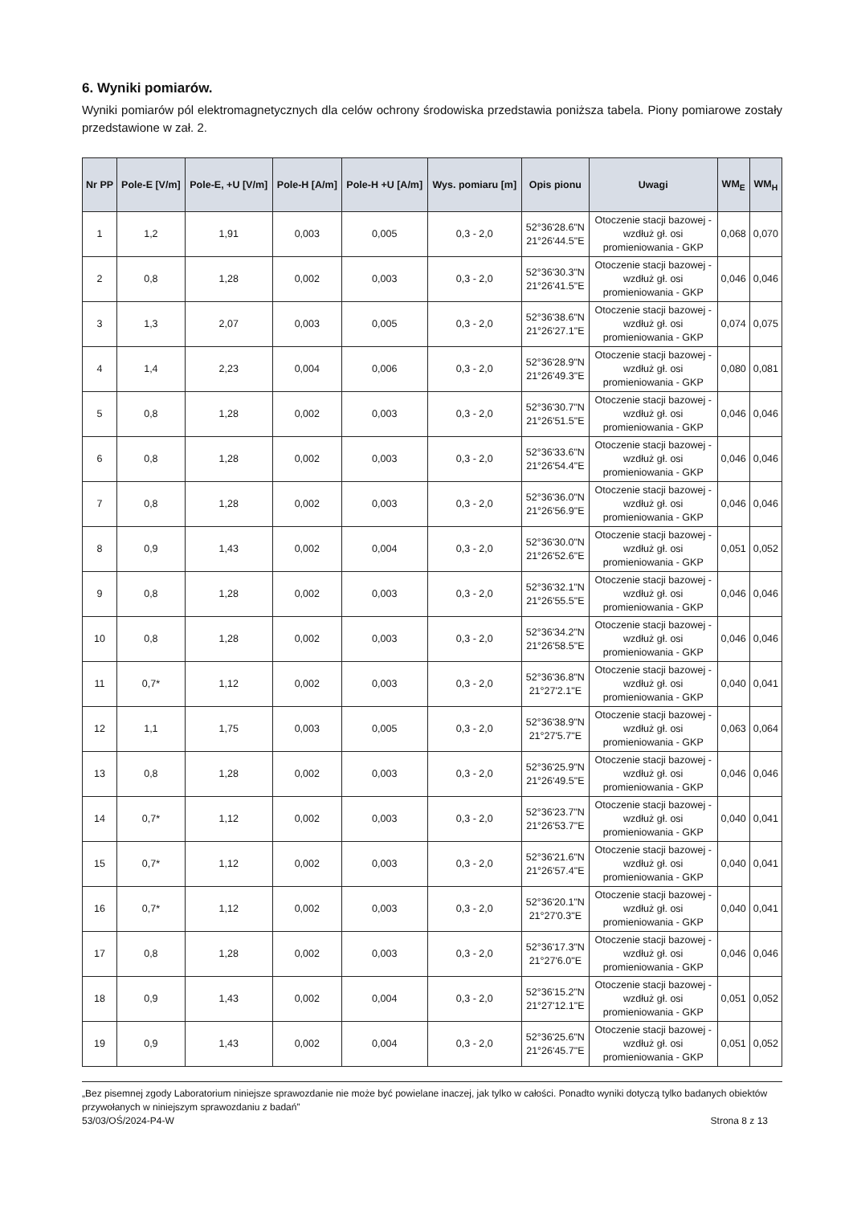6. Wyniki pomiarów.
Wyniki pomiarów pól elektromagnetycznych dla celów ochrony środowiska przedstawia poniższa tabela. Piony pomiarowe zostały przedstawione w zał. 2.
| Nr PP | Pole-E [V/m] | Pole-E, +U [V/m] | Pole-H [A/m] | Pole-H +U [A/m] | Wys. pomiaru [m] | Opis pionu | Uwagi | WM<sub>E</sub> | WM<sub>H</sub> |
| --- | --- | --- | --- | --- | --- | --- | --- | --- | --- |
| 1 | 1,2 | 1,91 | 0,003 | 0,005 | 0,3 - 2,0 | 52°36'28.6"N 21°26'44.5"E | Otoczenie stacji bazowej - wzdłuż gł. osi promieniowania - GKP | 0,068 | 0,070 |
| 2 | 0,8 | 1,28 | 0,002 | 0,003 | 0,3 - 2,0 | 52°36'30.3"N 21°26'41.5"E | Otoczenie stacji bazowej - wzdłuż gł. osi promieniowania - GKP | 0,046 | 0,046 |
| 3 | 1,3 | 2,07 | 0,003 | 0,005 | 0,3 - 2,0 | 52°36'38.6"N 21°26'27.1"E | Otoczenie stacji bazowej - wzdłuż gł. osi promieniowania - GKP | 0,074 | 0,075 |
| 4 | 1,4 | 2,23 | 0,004 | 0,006 | 0,3 - 2,0 | 52°36'28.9"N 21°26'49.3"E | Otoczenie stacji bazowej - wzdłuż gł. osi promieniowania - GKP | 0,080 | 0,081 |
| 5 | 0,8 | 1,28 | 0,002 | 0,003 | 0,3 - 2,0 | 52°36'30.7"N 21°26'51.5"E | Otoczenie stacji bazowej - wzdłuż gł. osi promieniowania - GKP | 0,046 | 0,046 |
| 6 | 0,8 | 1,28 | 0,002 | 0,003 | 0,3 - 2,0 | 52°36'33.6"N 21°26'54.4"E | Otoczenie stacji bazowej - wzdłuż gł. osi promieniowania - GKP | 0,046 | 0,046 |
| 7 | 0,8 | 1,28 | 0,002 | 0,003 | 0,3 - 2,0 | 52°36'36.0"N 21°26'56.9"E | Otoczenie stacji bazowej - wzdłuż gł. osi promieniowania - GKP | 0,046 | 0,046 |
| 8 | 0,9 | 1,43 | 0,002 | 0,004 | 0,3 - 2,0 | 52°36'30.0"N 21°26'52.6"E | Otoczenie stacji bazowej - wzdłuż gł. osi promieniowania - GKP | 0,051 | 0,052 |
| 9 | 0,8 | 1,28 | 0,002 | 0,003 | 0,3 - 2,0 | 52°36'32.1"N 21°26'55.5"E | Otoczenie stacji bazowej - wzdłuż gł. osi promieniowania - GKP | 0,046 | 0,046 |
| 10 | 0,8 | 1,28 | 0,002 | 0,003 | 0,3 - 2,0 | 52°36'34.2"N 21°26'58.5"E | Otoczenie stacji bazowej - wzdłuż gł. osi promieniowania - GKP | 0,046 | 0,046 |
| 11 | 0,7* | 1,12 | 0,002 | 0,003 | 0,3 - 2,0 | 52°36'36.8"N 21°27'2.1"E | Otoczenie stacji bazowej - wzdłuż gł. osi promieniowania - GKP | 0,040 | 0,041 |
| 12 | 1,1 | 1,75 | 0,003 | 0,005 | 0,3 - 2,0 | 52°36'38.9"N 21°27'5.7"E | Otoczenie stacji bazowej - wzdłuż gł. osi promieniowania - GKP | 0,063 | 0,064 |
| 13 | 0,8 | 1,28 | 0,002 | 0,003 | 0,3 - 2,0 | 52°36'25.9"N 21°26'49.5"E | Otoczenie stacji bazowej - wzdłuż gł. osi promieniowania - GKP | 0,046 | 0,046 |
| 14 | 0,7* | 1,12 | 0,002 | 0,003 | 0,3 - 2,0 | 52°36'23.7"N 21°26'53.7"E | Otoczenie stacji bazowej - wzdłuż gł. osi promieniowania - GKP | 0,040 | 0,041 |
| 15 | 0,7* | 1,12 | 0,002 | 0,003 | 0,3 - 2,0 | 52°36'21.6"N 21°26'57.4"E | Otoczenie stacji bazowej - wzdłuż gł. osi promieniowania - GKP | 0,040 | 0,041 |
| 16 | 0,7* | 1,12 | 0,002 | 0,003 | 0,3 - 2,0 | 52°36'20.1"N 21°27'0.3"E | Otoczenie stacji bazowej - wzdłuż gł. osi promieniowania - GKP | 0,040 | 0,041 |
| 17 | 0,8 | 1,28 | 0,002 | 0,003 | 0,3 - 2,0 | 52°36'17.3"N 21°27'6.0"E | Otoczenie stacji bazowej - wzdłuż gł. osi promieniowania - GKP | 0,046 | 0,046 |
| 18 | 0,9 | 1,43 | 0,002 | 0,004 | 0,3 - 2,0 | 52°36'15.2"N 21°27'12.1"E | Otoczenie stacji bazowej - wzdłuż gł. osi promieniowania - GKP | 0,051 | 0,052 |
| 19 | 0,9 | 1,43 | 0,002 | 0,004 | 0,3 - 2,0 | 52°36'25.6"N 21°26'45.7"E | Otoczenie stacji bazowej - wzdłuż gł. osi promieniowania - GKP | 0,051 | 0,052 |
„Bez pisemnej zgody Laboratorium niniejsze sprawozdanie nie może być powielane inaczej, jak tylko w całości. Ponadto wyniki dotyczą tylko badanych obiektów przywołanych w niniejszym sprawozdaniu z badań”
53/03/OŚ/2024-P4-W Strona 8 z 13